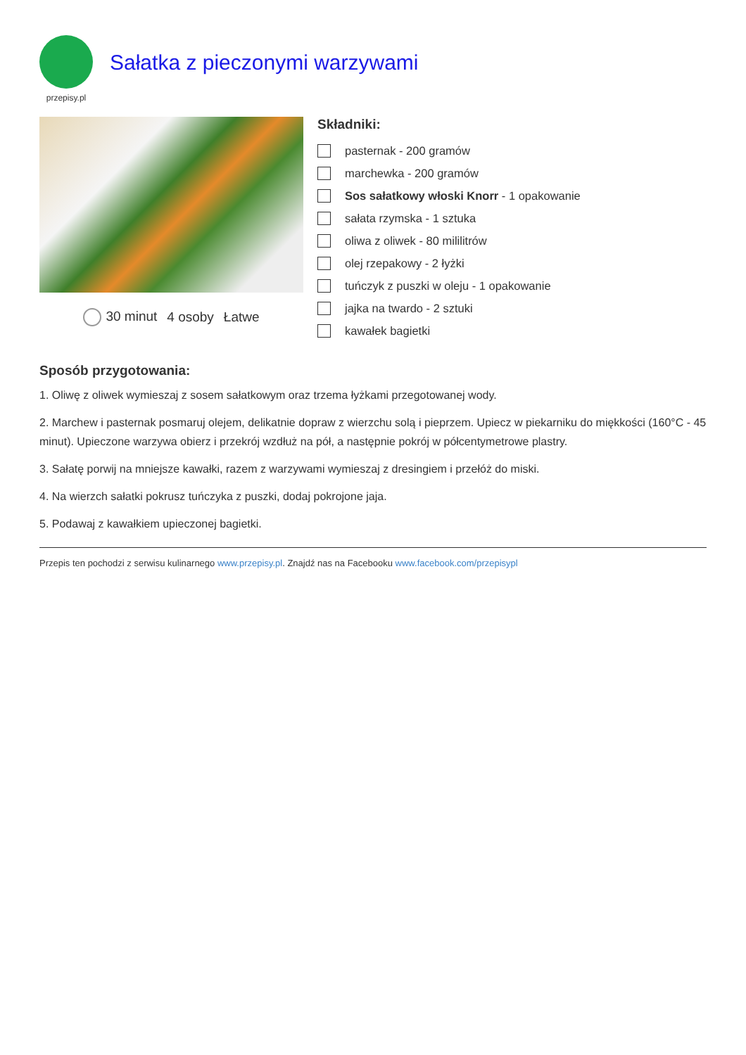przepisy.pl
Sałatka z pieczonymi warzywami
30 minut 4 osoby Łatwe
Składniki:
pasternak - 200 gramów
marchewka - 200 gramów
Sos sałatkowy włoski Knorr - 1 opakowanie
sałata rzymska - 1 sztuka
oliwa z oliwek - 80 mililitrów
olej rzepakowy - 2 łyżki
tuńczyk z puszki w oleju - 1 opakowanie
jajka na twardo - 2 sztuki
kawałek bagietki
Sposób przygotowania:
1. Oliwę z oliwek wymieszaj z sosem sałatkowym oraz trzema łyżkami przegotowanej wody.
2. Marchew i pasternak posmaruj olejem, delikatnie dopraw z wierzchu solą i pieprzem. Upiecz w piekarniku do miękkości (160°C - 45 minut). Upieczone warzywa obierz i przekrój wzdłuż na pół, a następnie pokrój w półcentymetrowe plastry.
3. Sałatę porwij na mniejsze kawałki, razem z warzywami wymieszaj z dresingiem i przełóż do miski.
4. Na wierzch sałatki pokrusz tuńczyka z puszki, dodaj pokrojone jaja.
5. Podawaj z kawałkiem upieczonej bagietki.
Przepis ten pochodzi z serwisu kulinarnego www.przepisy.pl. Znajdź nas na Facebooku www.facebook.com/przepisypl